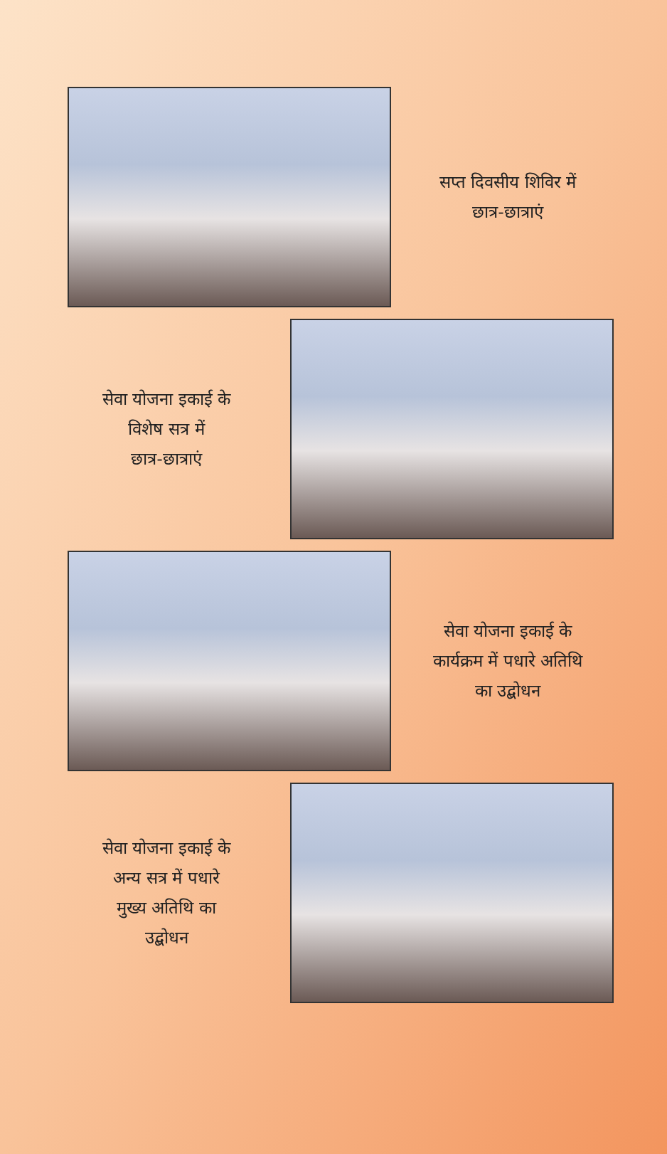सप्त दिवसीय शिविर में
छात्र-छात्राएं
सेवा योजना इकाई के
विशेष सत्र में
छात्र-छात्राएं
सेवा योजना इकाई के
कार्यक्रम में पधारे अतिथि
का उद्बोधन
सेवा योजना इकाई के
अन्य सत्र में पधारे
मुख्य अतिथि का
उद्बोधन